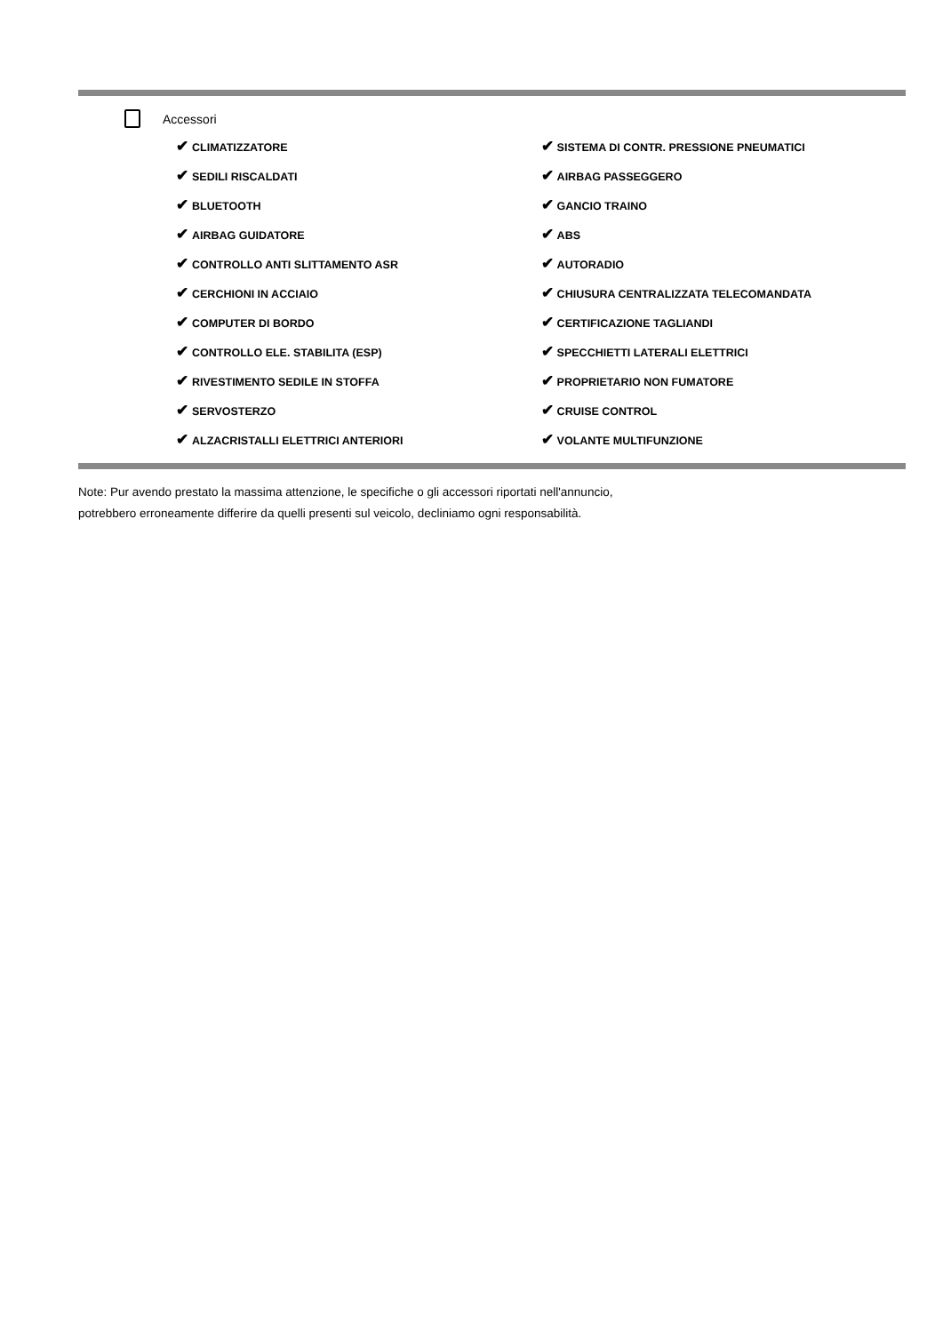Accessori
| ✔ CLIMATIZZATORE | ✔ SISTEMA DI CONTR. PRESSIONE PNEUMATICI |
| ✔ SEDILI RISCALDATI | ✔ AIRBAG PASSEGGERO |
| ✔ BLUETOOTH | ✔ GANCIO TRAINO |
| ✔ AIRBAG GUIDATORE | ✔ ABS |
| ✔ CONTROLLO ANTI SLITTAMENTO ASR | ✔ AUTORADIO |
| ✔ CERCHIONI IN ACCIAIO | ✔ CHIUSURA CENTRALIZZATA TELECOMANDATA |
| ✔ COMPUTER DI BORDO | ✔ CERTIFICAZIONE TAGLIANDI |
| ✔ CONTROLLO ELE. STABILITA (ESP) | ✔ SPECCHIETTI LATERALI ELETTRICI |
| ✔ RIVESTIMENTO SEDILE IN STOFFA | ✔ PROPRIETARIO NON FUMATORE |
| ✔ SERVOSTERZO | ✔ CRUISE CONTROL |
| ✔ ALZACRISTALLI ELETTRICI ANTERIORI | ✔ VOLANTE MULTIFUNZIONE |
Note: Pur avendo prestato la massima attenzione, le specifiche o gli accessori riportati nell'annuncio,
potrebbero erroneamente differire da quelli presenti sul veicolo, decliniamo ogni responsabilità.